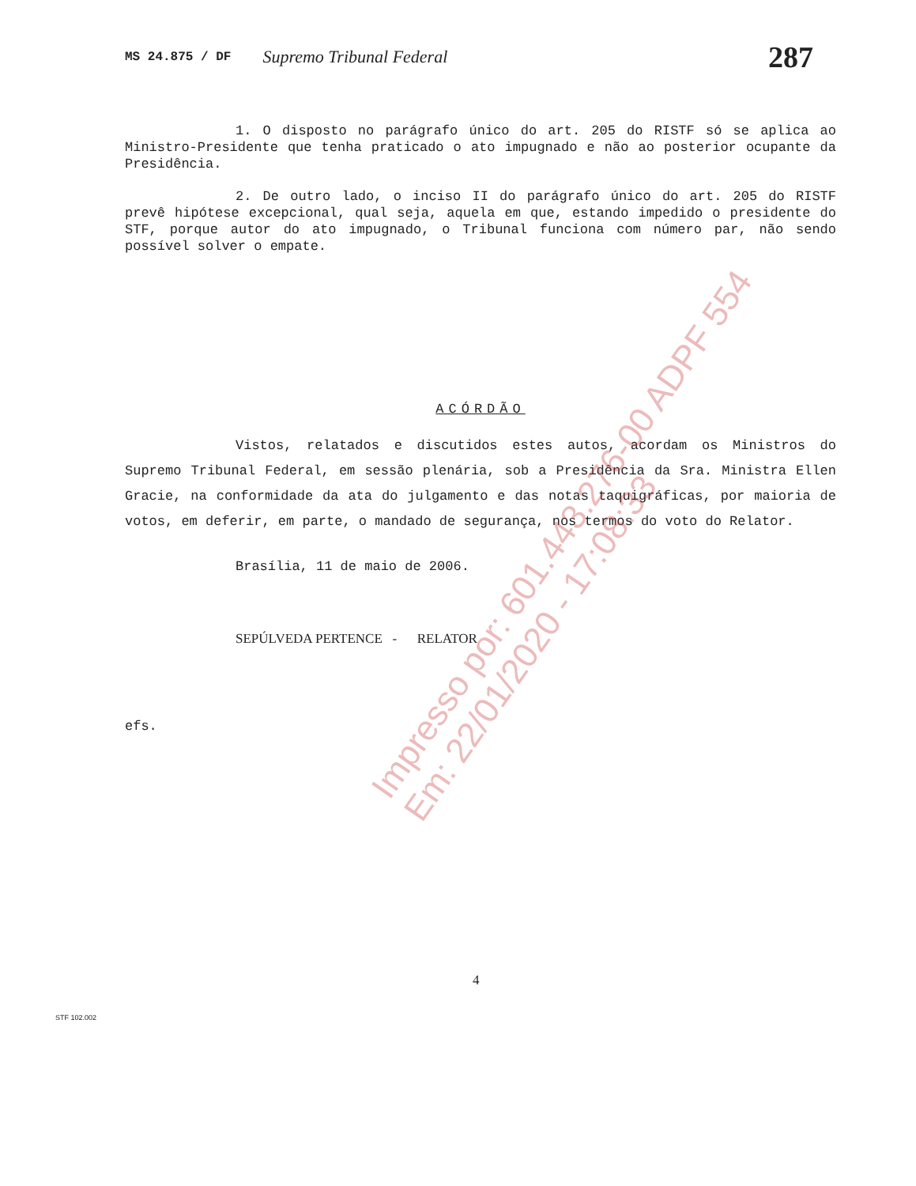MS 24.875 / DF Supremo Tribunal Federal 287
1. O disposto no parágrafo único do art. 205 do RISTF só se aplica ao Ministro-Presidente que tenha praticado o ato impugnado e não ao posterior ocupante da Presidência.
2. De outro lado, o inciso II do parágrafo único do art. 205 do RISTF prevê hipótese excepcional, qual seja, aquela em que, estando impedido o presidente do STF, porque autor do ato impugnado, o Tribunal funciona com número par, não sendo possível solver o empate.
ACÓRDÃO
Vistos, relatados e discutidos estes autos, acordam os Ministros do Supremo Tribunal Federal, em sessão plenária, sob a Presidência da Sra. Ministra Ellen Gracie, na conformidade da ata do julgamento e das notas taquigráficas, por maioria de votos, em deferir, em parte, o mandado de segurança, nos termos do voto do Relator.
Brasília, 11 de maio de 2006.
SEPÚLVEDA PERTENCE - RELATOR
efs.
Impresso por: 601.443.276-00 ADPF 554
Em: 22/01/2020 - 17:08:33
4
STF 102.002